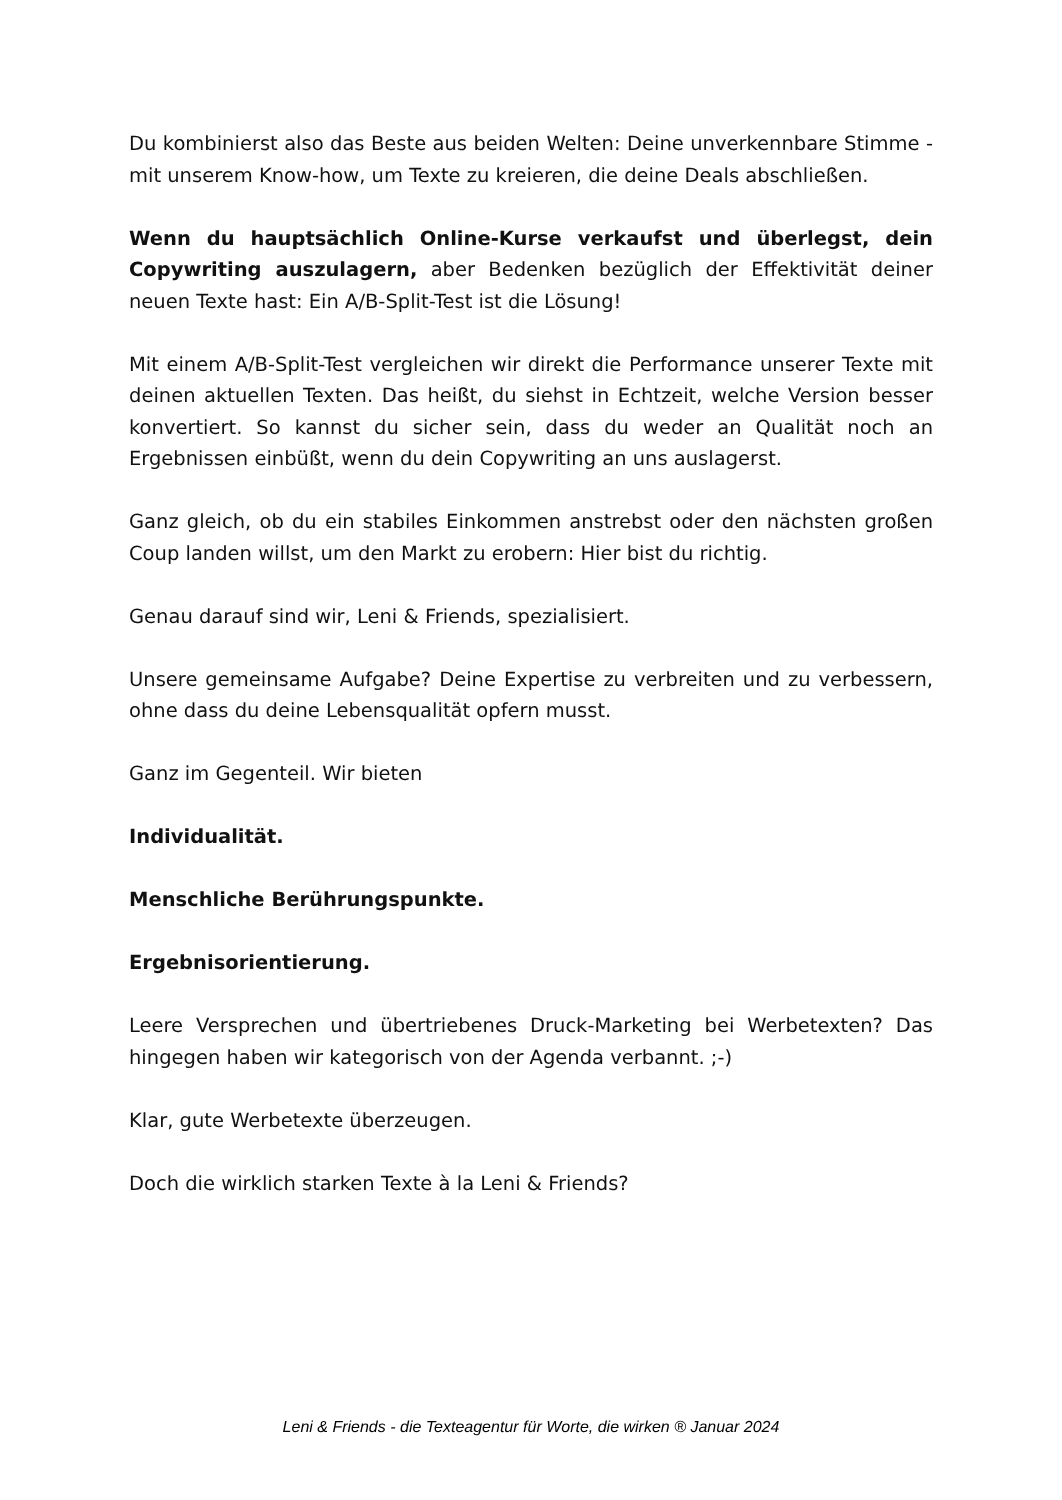Du kombinierst also das Beste aus beiden Welten: Deine unverkennbare Stimme - mit unserem Know-how, um Texte zu kreieren, die deine Deals abschließen.
Wenn du hauptsächlich Online-Kurse verkaufst und überlegst, dein Copywriting auszulagern, aber Bedenken bezüglich der Effektivität deiner neuen Texte hast: Ein A/B-Split-Test ist die Lösung!
Mit einem A/B-Split-Test vergleichen wir direkt die Performance unserer Texte mit deinen aktuellen Texten. Das heißt, du siehst in Echtzeit, welche Version besser konvertiert. So kannst du sicher sein, dass du weder an Qualität noch an Ergebnissen einbüßt, wenn du dein Copywriting an uns auslagerst.
Ganz gleich, ob du ein stabiles Einkommen anstrebst oder den nächsten großen Coup landen willst, um den Markt zu erobern: Hier bist du richtig.
Genau darauf sind wir, Leni & Friends, spezialisiert.
Unsere gemeinsame Aufgabe? Deine Expertise zu verbreiten und zu verbessern, ohne dass du deine Lebensqualität opfern musst.
Ganz im Gegenteil. Wir bieten
Individualität.
Menschliche Berührungspunkte.
Ergebnisorientierung.
Leere Versprechen und übertriebenes Druck-Marketing bei Werbetexten? Das hingegen haben wir kategorisch von der Agenda verbannt. ;-)
Klar, gute Werbetexte überzeugen.
Doch die wirklich starken Texte à la Leni & Friends?
Leni & Friends - die Texteagentur für Worte, die wirken ® Januar 2024